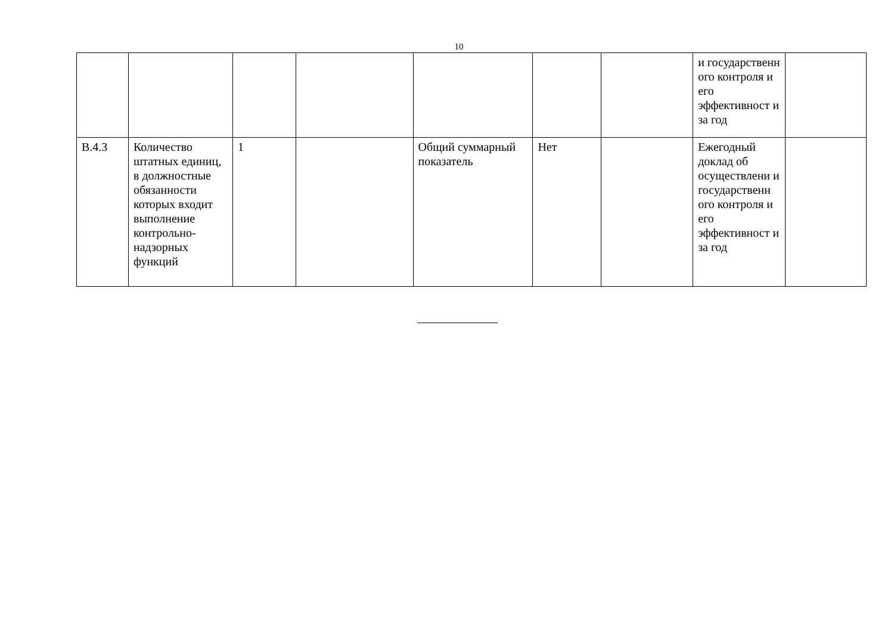10
| | | | | | | | и государственн ого контроля и его эффективност и за год | |
| В.4.3 | Количество штатных единиц, в должностные обязанности которых входит выполнение контрольно-надзорных функций | 1 | | Общий суммарный показатель | Нет | | Ежегодный доклад об осуществлени и государственн ого контроля и его эффективност и за год | |